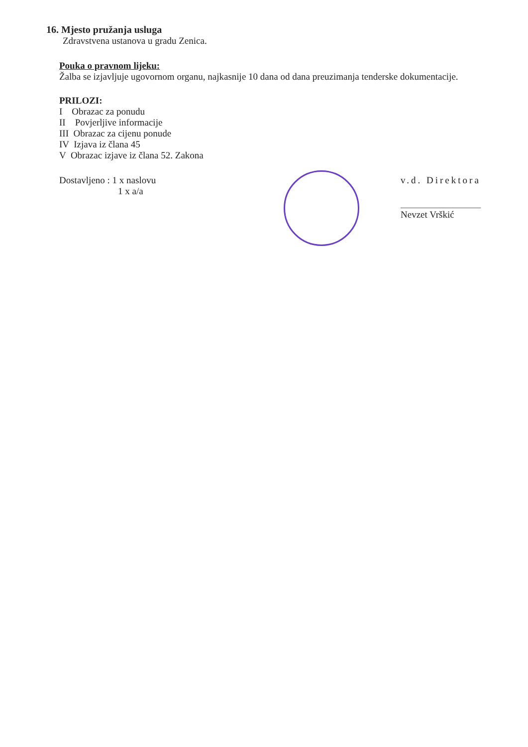16. Mjesto pružanja usluga
Zdravstvena ustanova u gradu Zenica.
Pouka o pravnom lijeku:
Žalba se izjavljuje ugovornom organu, najkasnije 10 dana od dana preuzimanja tenderske dokumentacije.
PRILOZI:
I Obrazac za ponudu
II Povjerljive informacije
III Obrazac za cijenu ponude
IV Izjava iz člana 45
V Obrazac izjave iz člana 52. Zakona
Dostavljeno : 1 x naslovu
1 x a/a
v.d. Direktora
Nevzet Vrškić